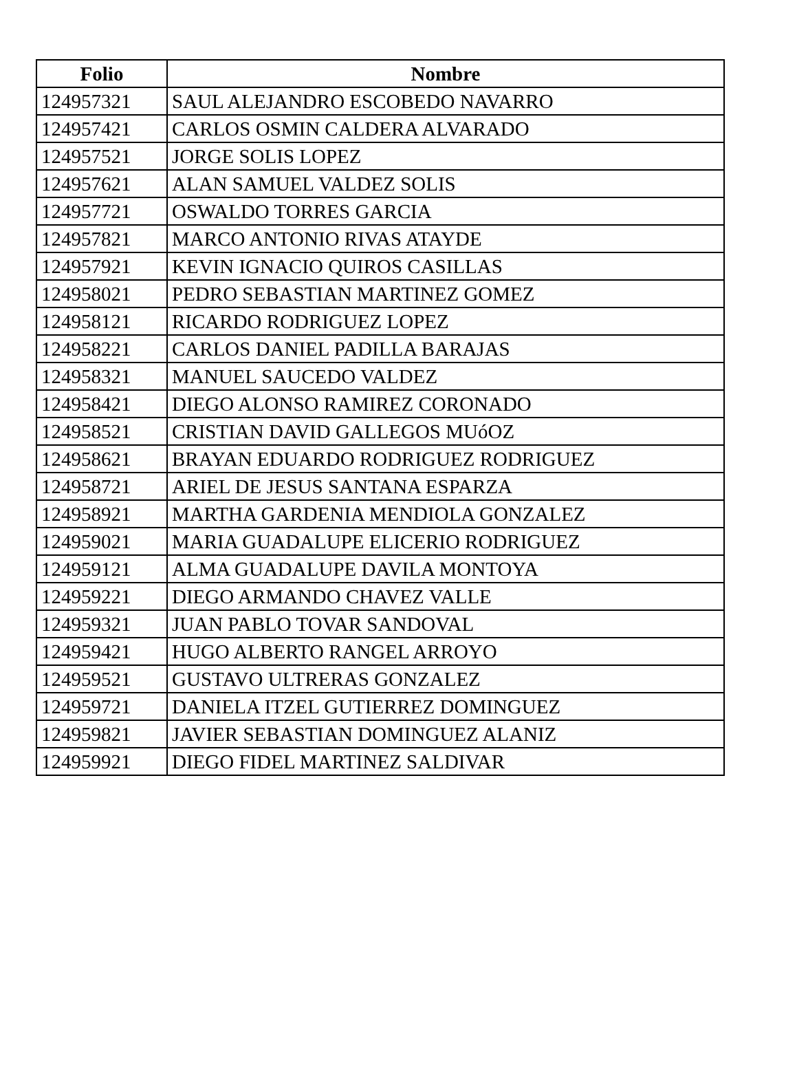| Folio | Nombre |
| --- | --- |
| 124957321 | SAUL ALEJANDRO ESCOBEDO NAVARRO |
| 124957421 | CARLOS OSMIN CALDERA ALVARADO |
| 124957521 | JORGE SOLIS LOPEZ |
| 124957621 | ALAN SAMUEL VALDEZ SOLIS |
| 124957721 | OSWALDO TORRES GARCIA |
| 124957821 | MARCO ANTONIO RIVAS ATAYDE |
| 124957921 | KEVIN IGNACIO QUIROS CASILLAS |
| 124958021 | PEDRO SEBASTIAN MARTINEZ GOMEZ |
| 124958121 | RICARDO RODRIGUEZ LOPEZ |
| 124958221 | CARLOS DANIEL PADILLA BARAJAS |
| 124958321 | MANUEL SAUCEDO VALDEZ |
| 124958421 | DIEGO ALONSO RAMIREZ CORONADO |
| 124958521 | CRISTIAN DAVID GALLEGOS MUóOZ |
| 124958621 | BRAYAN EDUARDO RODRIGUEZ RODRIGUEZ |
| 124958721 | ARIEL DE JESUS SANTANA ESPARZA |
| 124958921 | MARTHA GARDENIA MENDIOLA GONZALEZ |
| 124959021 | MARIA GUADALUPE ELICERIO RODRIGUEZ |
| 124959121 | ALMA GUADALUPE DAVILA MONTOYA |
| 124959221 | DIEGO ARMANDO CHAVEZ VALLE |
| 124959321 | JUAN PABLO TOVAR SANDOVAL |
| 124959421 | HUGO ALBERTO RANGEL ARROYO |
| 124959521 | GUSTAVO ULTRERAS GONZALEZ |
| 124959721 | DANIELA ITZEL GUTIERREZ DOMINGUEZ |
| 124959821 | JAVIER SEBASTIAN DOMINGUEZ ALANIZ |
| 124959921 | DIEGO FIDEL MARTINEZ SALDIVAR |